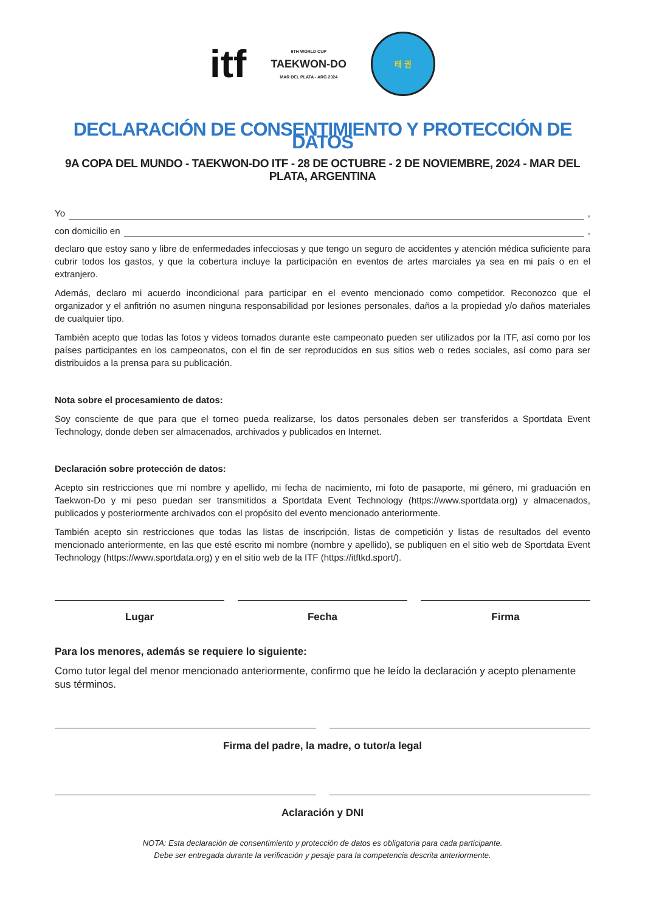itf
9TH WORLD CUP
TAEKWON-DO
MAR DEL PLATA - ARG 2024
태 권
DECLARACIÓN DE CONSENTIMIENTO Y PROTECCIÓN DE DATOS
9A COPA DEL MUNDO - TAEKWON-DO ITF - 28 DE OCTUBRE - 2 DE NOVIEMBRE, 2024 - MAR DEL PLATA, ARGENTINA
Yo ,
con domicilio en ,
declaro que estoy sano y libre de enfermedades infecciosas y que tengo un seguro de accidentes y atención médica suficiente para cubrir todos los gastos, y que la cobertura incluye la participación en eventos de artes marciales ya sea en mi país o en el extranjero.
Además, declaro mi acuerdo incondicional para participar en el evento mencionado como competidor. Reconozco que el organizador y el anfitrión no asumen ninguna responsabilidad por lesiones personales, daños a la propiedad y/o daños materiales de cualquier tipo.
También acepto que todas las fotos y videos tomados durante este campeonato pueden ser utilizados por la ITF, así como por los países participantes en los campeonatos, con el fin de ser reproducidos en sus sitios web o redes sociales, así como para ser distribuidos a la prensa para su publicación.
Nota sobre el procesamiento de datos:
Soy consciente de que para que el torneo pueda realizarse, los datos personales deben ser transferidos a Sportdata Event Technology, donde deben ser almacenados, archivados y publicados en Internet.
Declaración sobre protección de datos:
Acepto sin restricciones que mi nombre y apellido, mi fecha de nacimiento, mi foto de pasaporte, mi género, mi graduación en Taekwon-Do y mi peso puedan ser transmitidos a Sportdata Event Technology (https://www.sportdata.org) y almacenados, publicados y posteriormente archivados con el propósito del evento mencionado anteriormente.
También acepto sin restricciones que todas las listas de inscripción, listas de competición y listas de resultados del evento mencionado anteriormente, en las que esté escrito mi nombre (nombre y apellido), se publiquen en el sitio web de Sportdata Event Technology (https://www.sportdata.org) y en el sitio web de la ITF (https://itftkd.sport/).
Lugar Fecha Firma
Para los menores, además se requiere lo siguiente:
Como tutor legal del menor mencionado anteriormente, confirmo que he leído la declaración y acepto plenamente sus términos.
Firma del padre, la madre, o tutor/a legal
Aclaración y DNI
NOTA: Esta declaración de consentimiento y protección de datos es obligatoria para cada participante.
Debe ser entregada durante la verificación y pesaje para la competencia descrita anteriormente.